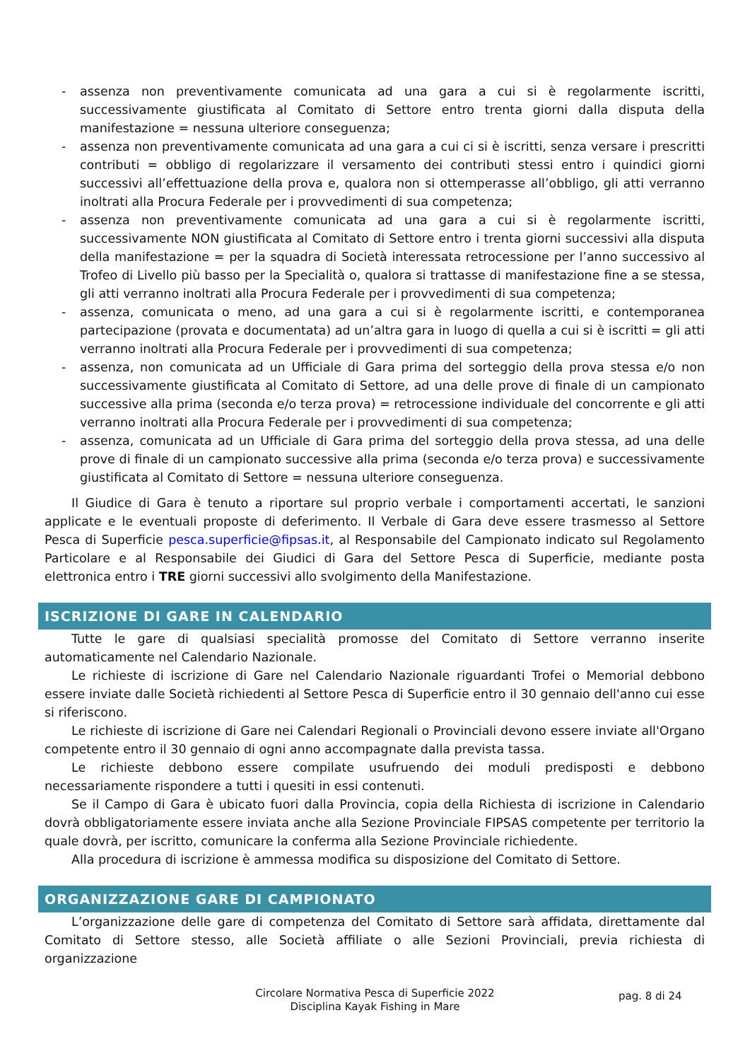- assenza non preventivamente comunicata ad una gara a cui si è regolarmente iscritti, successivamente giustificata al Comitato di Settore entro trenta giorni dalla disputa della manifestazione = nessuna ulteriore conseguenza;
- assenza non preventivamente comunicata ad una gara a cui ci si è iscritti, senza versare i prescritti contributi = obbligo di regolarizzare il versamento dei contributi stessi entro i quindici giorni successivi all’effettuazione della prova e, qualora non si ottemperasse all’obbligo, gli atti verranno inoltrati alla Procura Federale per i provvedimenti di sua competenza;
- assenza non preventivamente comunicata ad una gara a cui si è regolarmente iscritti, successivamente NON giustificata al Comitato di Settore entro i trenta giorni successivi alla disputa della manifestazione = per la squadra di Società interessata retrocessione per l’anno successivo al Trofeo di Livello più basso per la Specialità o, qualora si trattasse di manifestazione fine a se stessa, gli atti verranno inoltrati alla Procura Federale per i provvedimenti di sua competenza;
- assenza, comunicata o meno, ad una gara a cui si è regolarmente iscritti, e contemporanea partecipazione (provata e documentata) ad un’altra gara in luogo di quella a cui si è iscritti = gli atti verranno inoltrati alla Procura Federale per i provvedimenti di sua competenza;
- assenza, non comunicata ad un Ufficiale di Gara prima del sorteggio della prova stessa e/o non successivamente giustificata al Comitato di Settore, ad una delle prove di finale di un campionato successive alla prima (seconda e/o terza prova) = retrocessione individuale del concorrente e gli atti verranno inoltrati alla Procura Federale per i provvedimenti di sua competenza;
- assenza, comunicata ad un Ufficiale di Gara prima del sorteggio della prova stessa, ad una delle prove di finale di un campionato successive alla prima (seconda e/o terza prova) e successivamente giustificata al Comitato di Settore = nessuna ulteriore conseguenza.
Il Giudice di Gara è tenuto a riportare sul proprio verbale i comportamenti accertati, le sanzioni applicate e le eventuali proposte di deferimento. Il Verbale di Gara deve essere trasmesso al Settore Pesca di Superficie pesca.superficie@fipsas.it, al Responsabile del Campionato indicato sul Regolamento Particolare e al Responsabile dei Giudici di Gara del Settore Pesca di Superficie, mediante posta elettronica entro i TRE giorni successivi allo svolgimento della Manifestazione.
ISCRIZIONE DI GARE IN CALENDARIO
Tutte le gare di qualsiasi specialità promosse del Comitato di Settore verranno inserite automaticamente nel Calendario Nazionale.
Le richieste di iscrizione di Gare nel Calendario Nazionale riguardanti Trofei o Memorial debbono essere inviate dalle Società richiedenti al Settore Pesca di Superficie entro il 30 gennaio dell'anno cui esse si riferiscono.
Le richieste di iscrizione di Gare nei Calendari Regionali o Provinciali devono essere inviate all'Organo competente entro il 30 gennaio di ogni anno accompagnate dalla prevista tassa.
Le richieste debbono essere compilate usufruendo dei moduli predisposti e debbono necessariamente rispondere a tutti i quesiti in essi contenuti.
Se il Campo di Gara è ubicato fuori dalla Provincia, copia della Richiesta di iscrizione in Calendario dovrà obbligatoriamente essere inviata anche alla Sezione Provinciale FIPSAS competente per territorio la quale dovrà, per iscritto, comunicare la conferma alla Sezione Provinciale richiedente.
Alla procedura di iscrizione è ammessa modifica su disposizione del Comitato di Settore.
ORGANIZZAZIONE GARE DI CAMPIONATO
L’organizzazione delle gare di competenza del Comitato di Settore sarà affidata, direttamente dal Comitato di Settore stesso, alle Società affiliate o alle Sezioni Provinciali, previa richiesta di organizzazione
Circolare Normativa Pesca di Superficie 2022
Disciplina Kayak Fishing in Mare
pag. 8 di 24